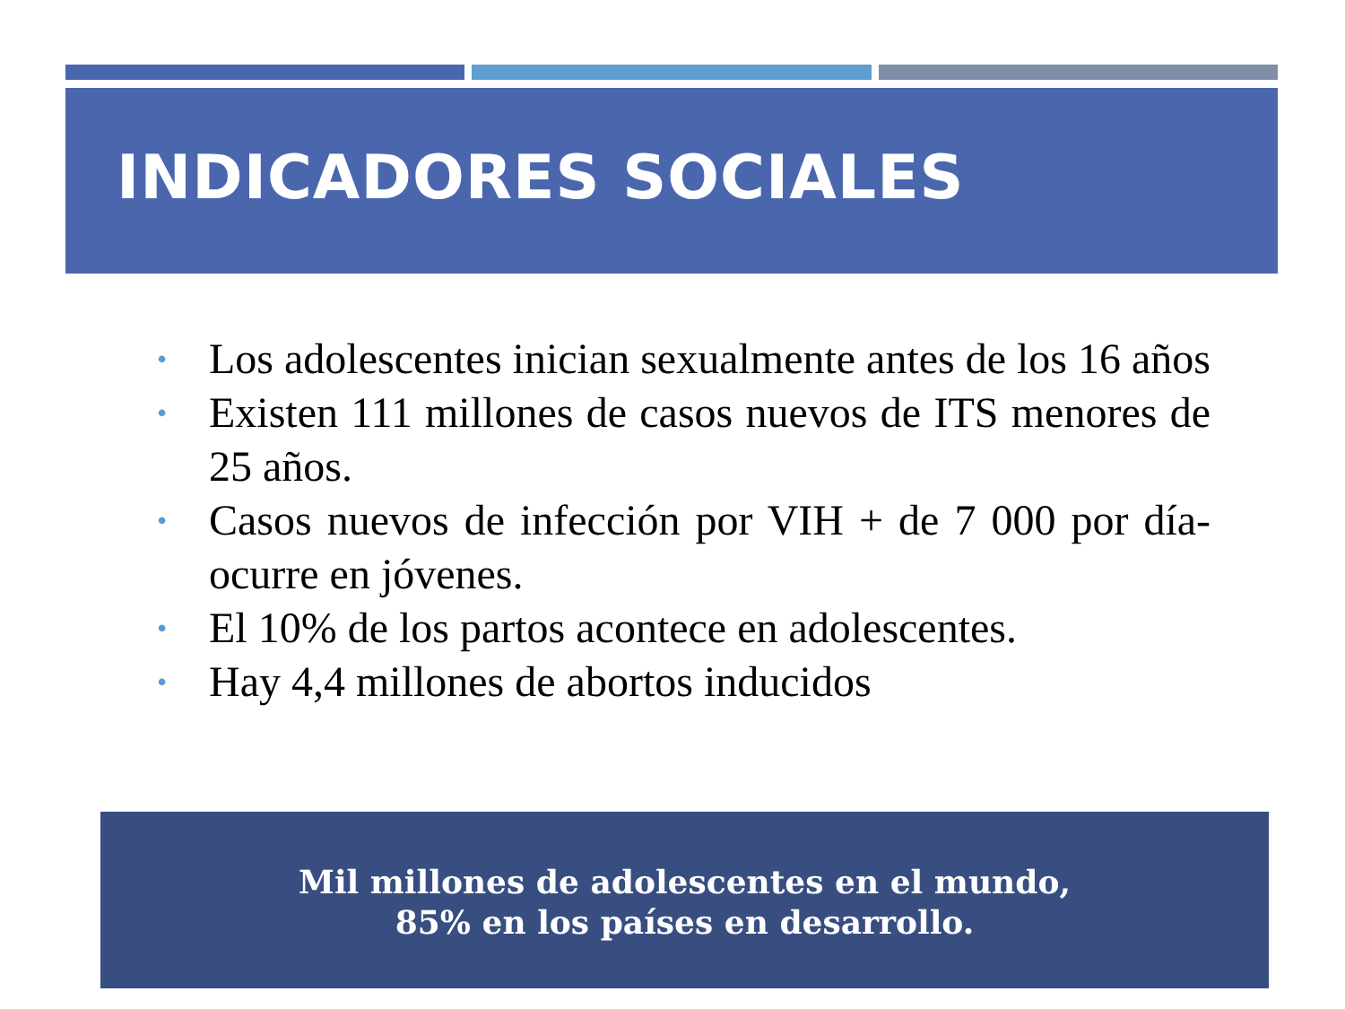INDICADORES SOCIALES
• Los adolescentes inician sexualmente antes de los 16 años
• Existen 111 millones de casos nuevos de ITS menores de 25 años.
• Casos nuevos de infección por VIH + de 7 000 por día- ocurre en jóvenes.
• El 10% de los partos acontece en adolescentes.
• Hay 4,4 millones de abortos inducidos
Mil millones de adolescentes en el mundo,
85% en los países en desarrollo.